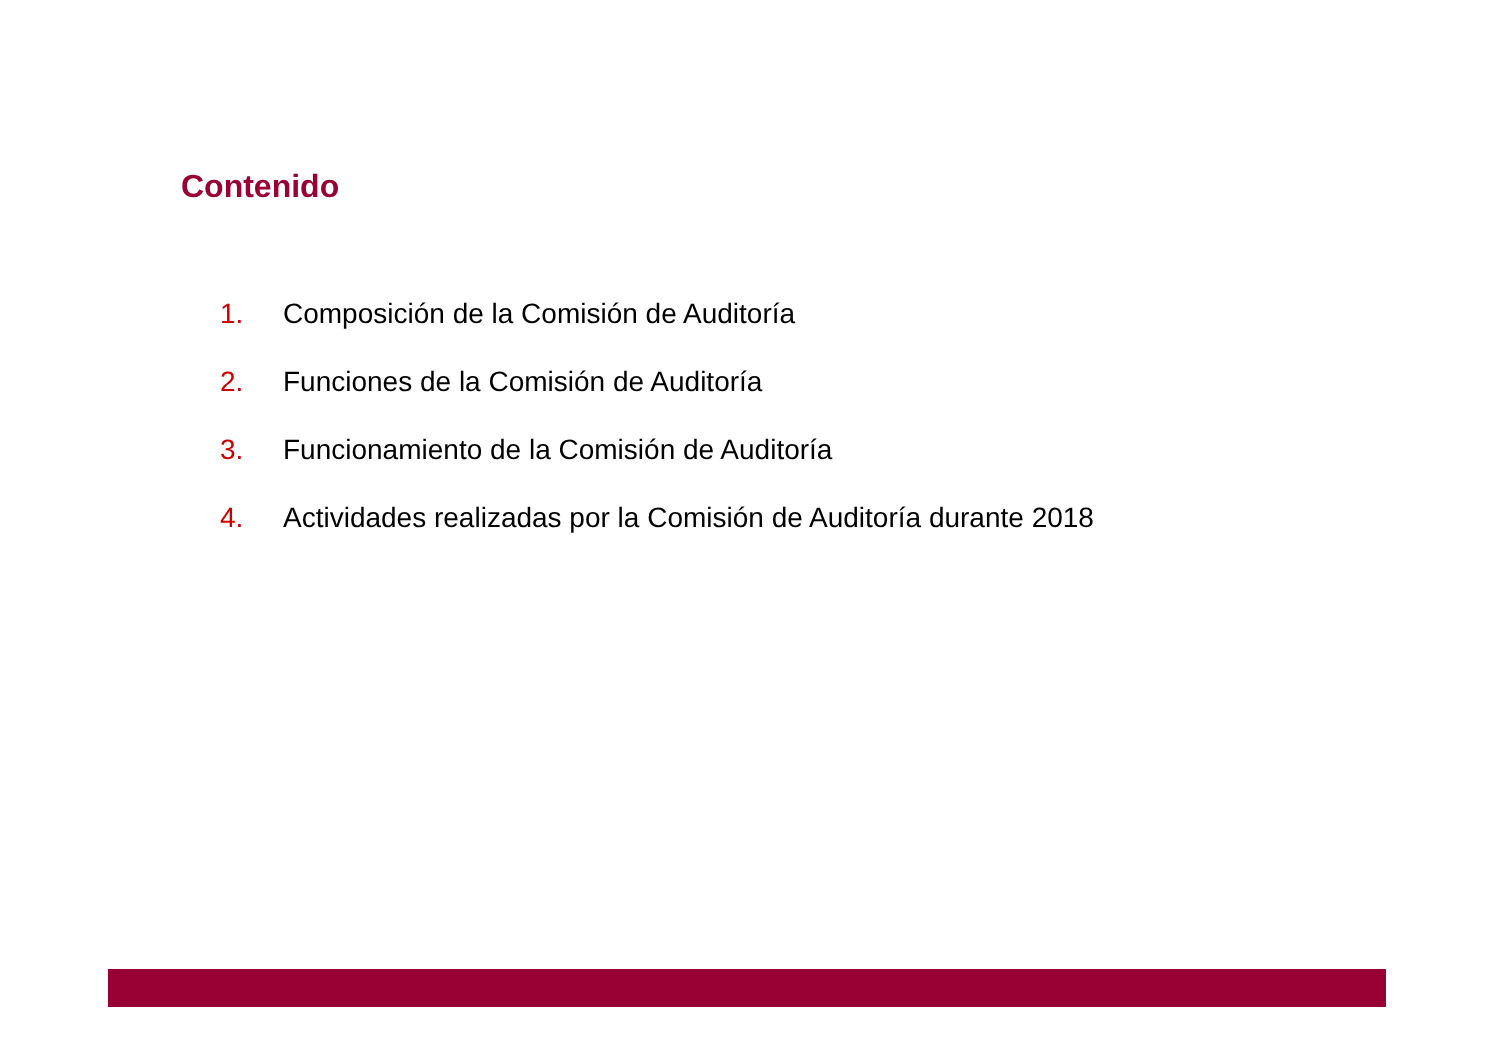Contenido
1. Composición de la Comisión de Auditoría
2. Funciones de la Comisión de Auditoría
3. Funcionamiento de la Comisión de Auditoría
4. Actividades realizadas por la Comisión de Auditoría durante 2018